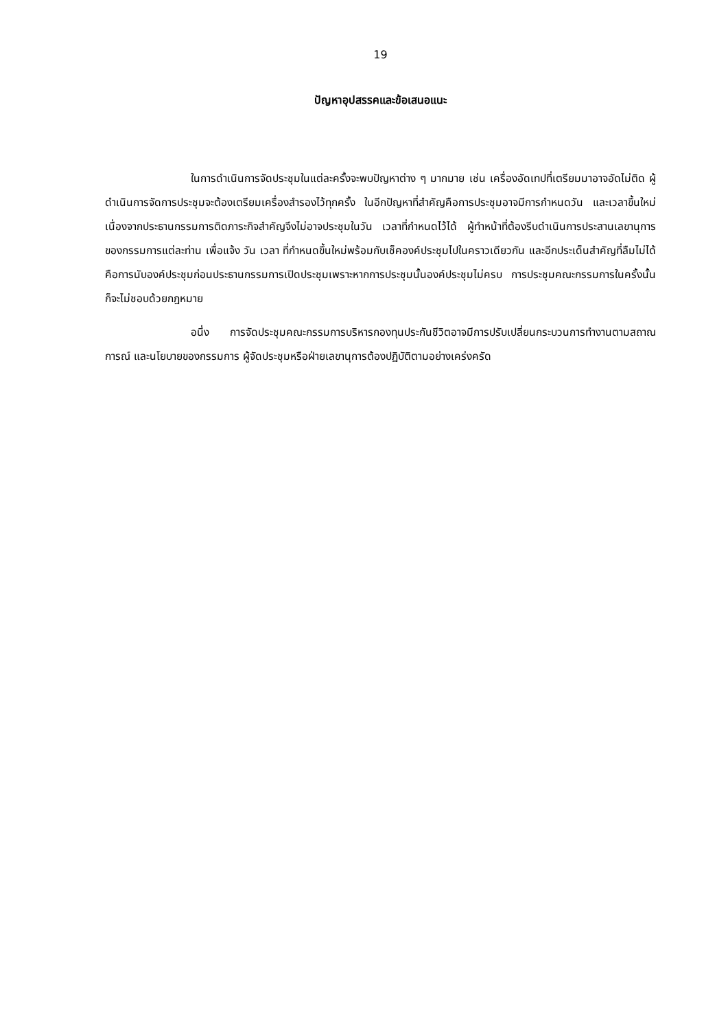19
ปัญหาอุปสรรคและข้อเสนอแนะ
ในการดำเนินการจัดประชุมในแต่ละครั้งจะพบปัญหาต่าง ๆ มากมาย เช่น เครื่องอัดเทปที่เตรียมมาอาจอัดไม่ติด ผู้ดำเนินการจัดการประชุมจะต้องเตรียมเครื่องสำรองไว้ทุกครั้ง ในอีกปัญหาที่สำคัญคือการประชุมอาจมีการกำหนดวัน และเวลาขึ้นใหม่เนื่องจากประธานกรรมการติดภาระกิจสำคัญจึงไม่อาจประชุมในวัน เวลาที่กำหนดไว้ได้ ผู้ทำหน้าที่ต้องรีบดำเนินการประสานเลขานุการของกรรมการแต่ละท่าน เพื่อแจ้ง วัน เวลา ที่กำหนดขึ้นใหม่พร้อมกับเช็คองค์ประชุมไปในคราวเดียวกัน และอีกประเด็นสำคัญที่ลืมไม่ได้คือการนับองค์ประชุมก่อนประธานกรรมการเปิดประชุมเพราะหากการประชุมนั้นองค์ประชุมไม่ครบ การประชุมคณะกรรมการในครั้งนั้น ก็จะไม่ชอบด้วยกฎหมาย
อนึ่ง การจัดประชุมคณะกรรมการบริหารกองทุนประกันชีวิตอาจมีการปรับเปลี่ยนกระบวนการทำงานตามสถาณการณ์ และนโยบายของกรรมการ ผู้จัดประชุมหรือฝ่ายเลขานุการต้องปฏิบัติตามอย่างเคร่งครัด